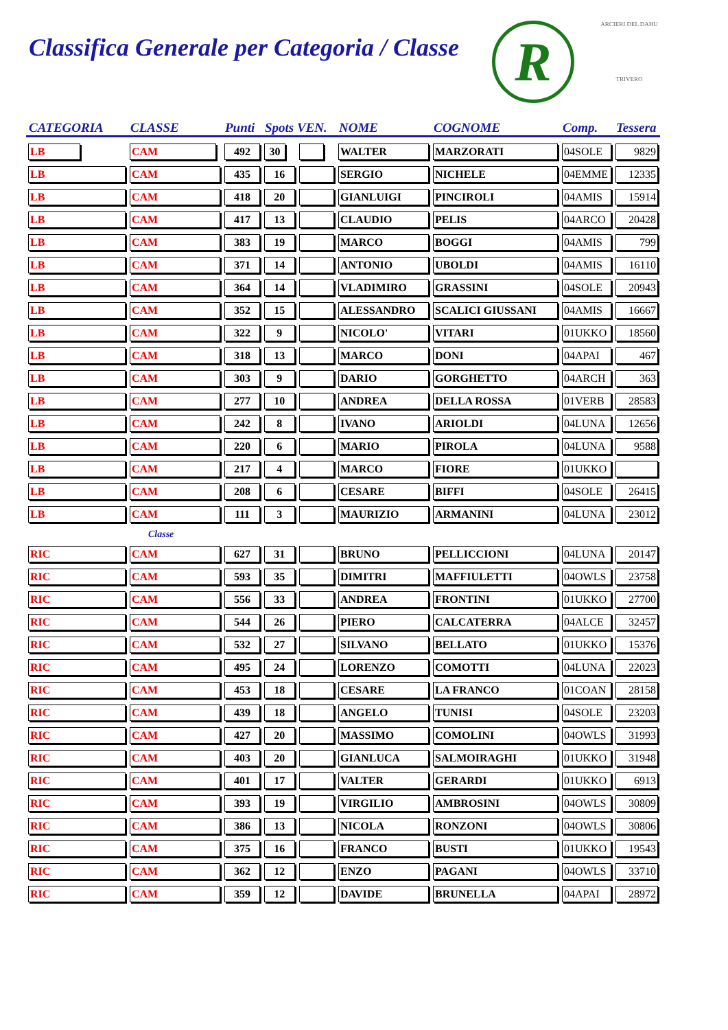Classifica Generale per Categoria / Classe
R
ARCIERI DEL DAHU
TRIVERO
| CATEGORIA | CLASSE | Punti | Spots VEN. | | NOME | COGNOME | Comp. | Tessera |
| --- | --- | --- | --- | --- | --- | --- | --- | --- |
| LB | CAM | 492 | 30 | | WALTER | MARZORATI | 04SOLE | 9829 |
| LB | CAM | 435 | 16 | | SERGIO | NICHELE | 04EMME | 12335 |
| LB | CAM | 418 | 20 | | GIANLUIGI | PINCIROLI | 04AMIS | 15914 |
| LB | CAM | 417 | 13 | | CLAUDIO | PELIS | 04ARCO | 20428 |
| LB | CAM | 383 | 19 | | MARCO | BOGGI | 04AMIS | 799 |
| LB | CAM | 371 | 14 | | ANTONIO | UBOLDI | 04AMIS | 16110 |
| LB | CAM | 364 | 14 | | VLADIMIRO | GRASSINI | 04SOLE | 20943 |
| LB | CAM | 352 | 15 | | ALESSANDRO | SCALICI GIUSSANI | 04AMIS | 16667 |
| LB | CAM | 322 | 9 | | NICOLO' | VITARI | 01UKKO | 18560 |
| LB | CAM | 318 | 13 | | MARCO | DONI | 04APAI | 467 |
| LB | CAM | 303 | 9 | | DARIO | GORGHETTO | 04ARCH | 363 |
| LB | CAM | 277 | 10 | | ANDREA | DELLA ROSSA | 01VERB | 28583 |
| LB | CAM | 242 | 8 | | IVANO | ARIOLDI | 04LUNA | 12656 |
| LB | CAM | 220 | 6 | | MARIO | PIROLA | 04LUNA | 9588 |
| LB | CAM | 217 | 4 | | MARCO | FIORE | 01UKKO | |
| LB | CAM | 208 | 6 | | CESARE | BIFFI | 04SOLE | 26415 |
| LB | CAM | 111 | 3 | | MAURIZIO | ARMANINI | 04LUNA | 23012 |
| | Classe | | | | | | | |
| RIC | CAM | 627 | 31 | | BRUNO | PELLICCIONI | 04LUNA | 20147 |
| RIC | CAM | 593 | 35 | | DIMITRI | MAFFIULETTI | 04OWLS | 23758 |
| RIC | CAM | 556 | 33 | | ANDREA | FRONTINI | 01UKKO | 27700 |
| RIC | CAM | 544 | 26 | | PIERO | CALCATERRA | 04ALCE | 32457 |
| RIC | CAM | 532 | 27 | | SILVANO | BELLATO | 01UKKO | 15376 |
| RIC | CAM | 495 | 24 | | LORENZO | COMOTTI | 04LUNA | 22023 |
| RIC | CAM | 453 | 18 | | CESARE | LA FRANCO | 01COAN | 28158 |
| RIC | CAM | 439 | 18 | | ANGELO | TUNISI | 04SOLE | 23203 |
| RIC | CAM | 427 | 20 | | MASSIMO | COMOLINI | 04OWLS | 31993 |
| RIC | CAM | 403 | 20 | | GIANLUCA | SALMOIRAGHI | 01UKKO | 31948 |
| RIC | CAM | 401 | 17 | | VALTER | GERARDI | 01UKKO | 6913 |
| RIC | CAM | 393 | 19 | | VIRGILIO | AMBROSINI | 04OWLS | 30809 |
| RIC | CAM | 386 | 13 | | NICOLA | RONZONI | 04OWLS | 30806 |
| RIC | CAM | 375 | 16 | | FRANCO | BUSTI | 01UKKO | 19543 |
| RIC | CAM | 362 | 12 | | ENZO | PAGANI | 04OWLS | 33710 |
| RIC | CAM | 359 | 12 | | DAVIDE | BRUNELLA | 04APAI | 28972 |